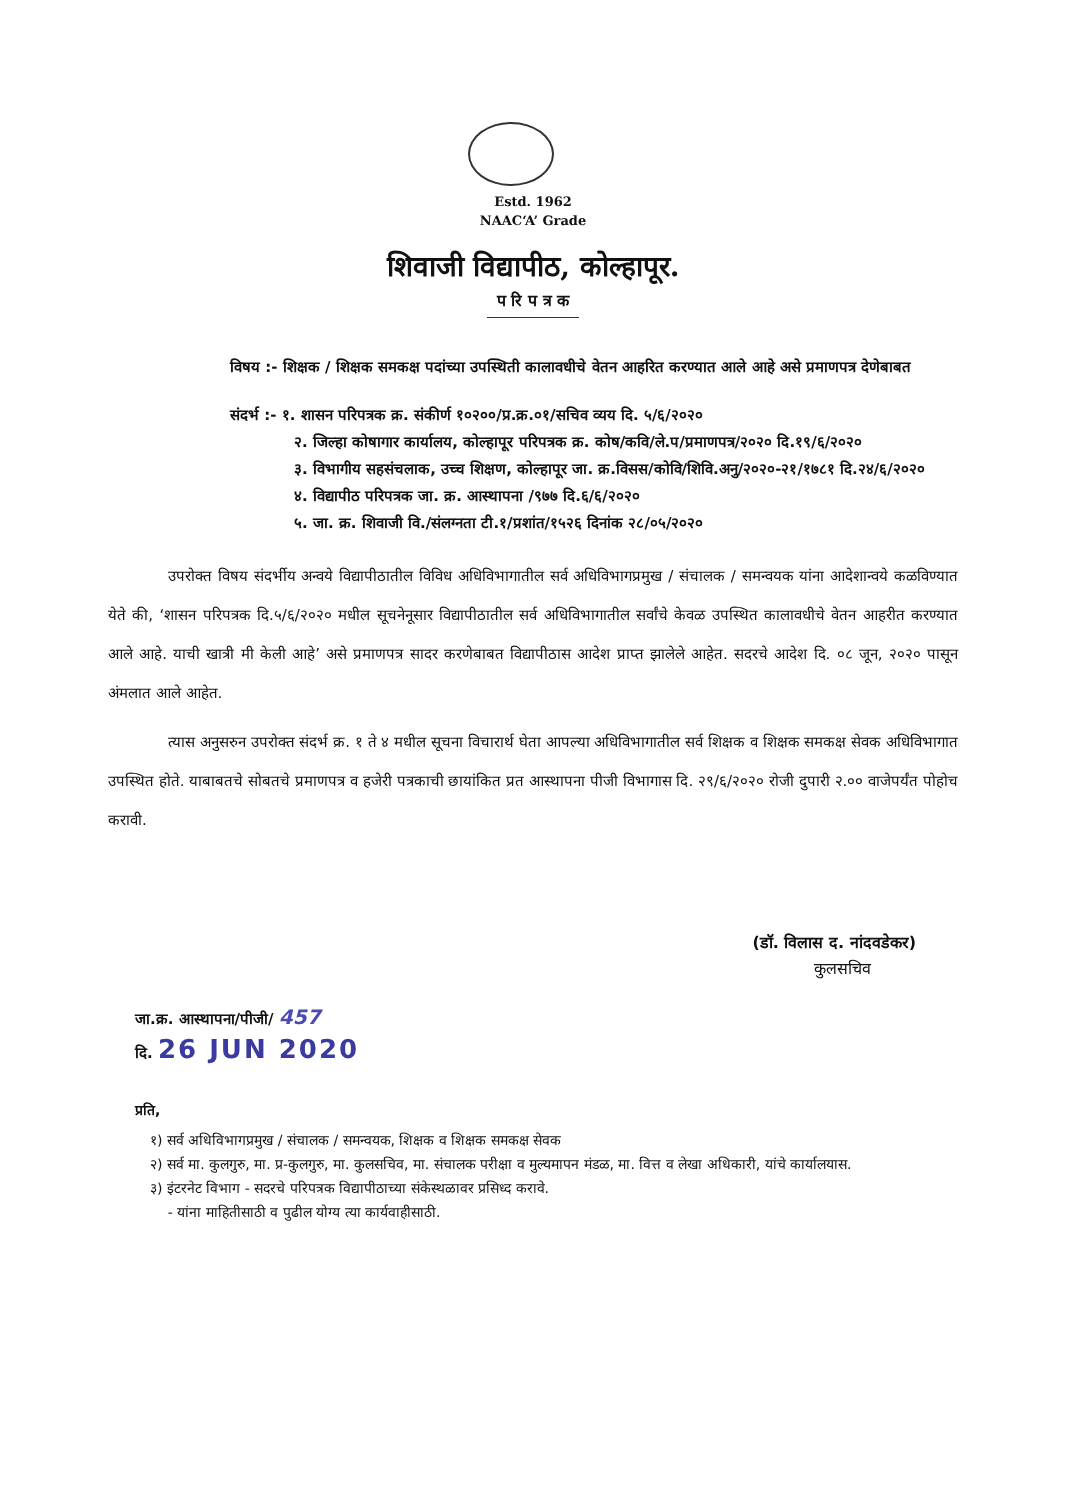Estd. 1962
NAAC‘A’ Grade
शिवाजी विद्यापीठ, कोल्हापूर.
प रि प त्र क
विषय :- शिक्षक / शिक्षक समकक्ष पदांच्या उपस्थिती कालावधीचे वेतन आहरित करण्यात आले आहे असे प्रमाणपत्र देणेबाबत
संदर्भ :- १. शासन परिपत्रक क्र. संकीर्ण १०२००/प्र.क्र.०१/सचिव व्यय दि. ५/६/२०२०
२. जिल्हा कोषागार कार्यालय, कोल्हापूर परिपत्रक क्र. कोष/कवि/ले.प/प्रमाणपत्र/२०२० दि.१९/६/२०२०
३. विभागीय सहसंचलाक, उच्च शिक्षण, कोल्हापूर जा. क्र.विसस/कोवि/शिवि.अनु/२०२०-२१/१७८१ दि.२४/६/२०२०
४. विद्यापीठ परिपत्रक जा. क्र. आस्थापना /९७७ दि.६/६/२०२०
५. जा. क्र. शिवाजी वि./संलग्नता टी.१/प्रशांत/१५२६ दिनांक २८/०५/२०२०
उपरोक्त विषय संदर्भीय अन्वये विद्यापीठातील विविध अधिविभागातील सर्व अधिविभागप्रमुख / संचालक / समन्वयक यांना आदेशान्वये कळविण्यात येते की, ‘शासन परिपत्रक दि.५/६/२०२० मधील सूचनेनूसार विद्यापीठातील सर्व अधिविभागातील सर्वांचे केवळ उपस्थित कालावधीचे वेतन आहरीत करण्यात आले आहे. याची खात्री मी केली आहे’ असे प्रमाणपत्र सादर करणेबाबत विद्यापीठास आदेश प्राप्त झालेले आहेत. सदरचे आदेश दि. ०८ जून, २०२० पासून अंमलात आले आहेत.
त्यास अनुसरुन उपरोक्त संदर्भ क्र. १ ते ४ मधील सूचना विचारार्थ घेता आपल्या अधिविभागातील सर्व शिक्षक व शिक्षक समकक्ष सेवक अधिविभागात उपस्थित होते. याबाबतचे सोबतचे प्रमाणपत्र व हजेरी पत्रकाची छायांकित प्रत आस्थापना पीजी विभागास दि. २९/६/२०२० रोजी दुपारी २.०० वाजेपर्यंत पोहोच करावी.
(डॉ. विलास द. नांदवडेकर)
कुलसचिव
जा.क्र. आस्थापना/पीजी/ 457
दि. 26 JUN 2020
प्रति,
१) सर्व अधिविभागप्रमुख / संचालक / समन्वयक, शिक्षक व शिक्षक समकक्ष सेवक
२) सर्व मा. कुलगुरु, मा. प्र-कुलगुरु, मा. कुलसचिव, मा. संचालक परीक्षा व मुल्यमापन मंडळ, मा. वित्त व लेखा अधिकारी, यांचे कार्यालयास.
३) इंटरनेट विभाग - सदरचे परिपत्रक विद्यापीठाच्या संकेस्थळावर प्रसिध्द करावे.
- यांना माहितीसाठी व पुढील योग्य त्या कार्यवाहीसाठी.